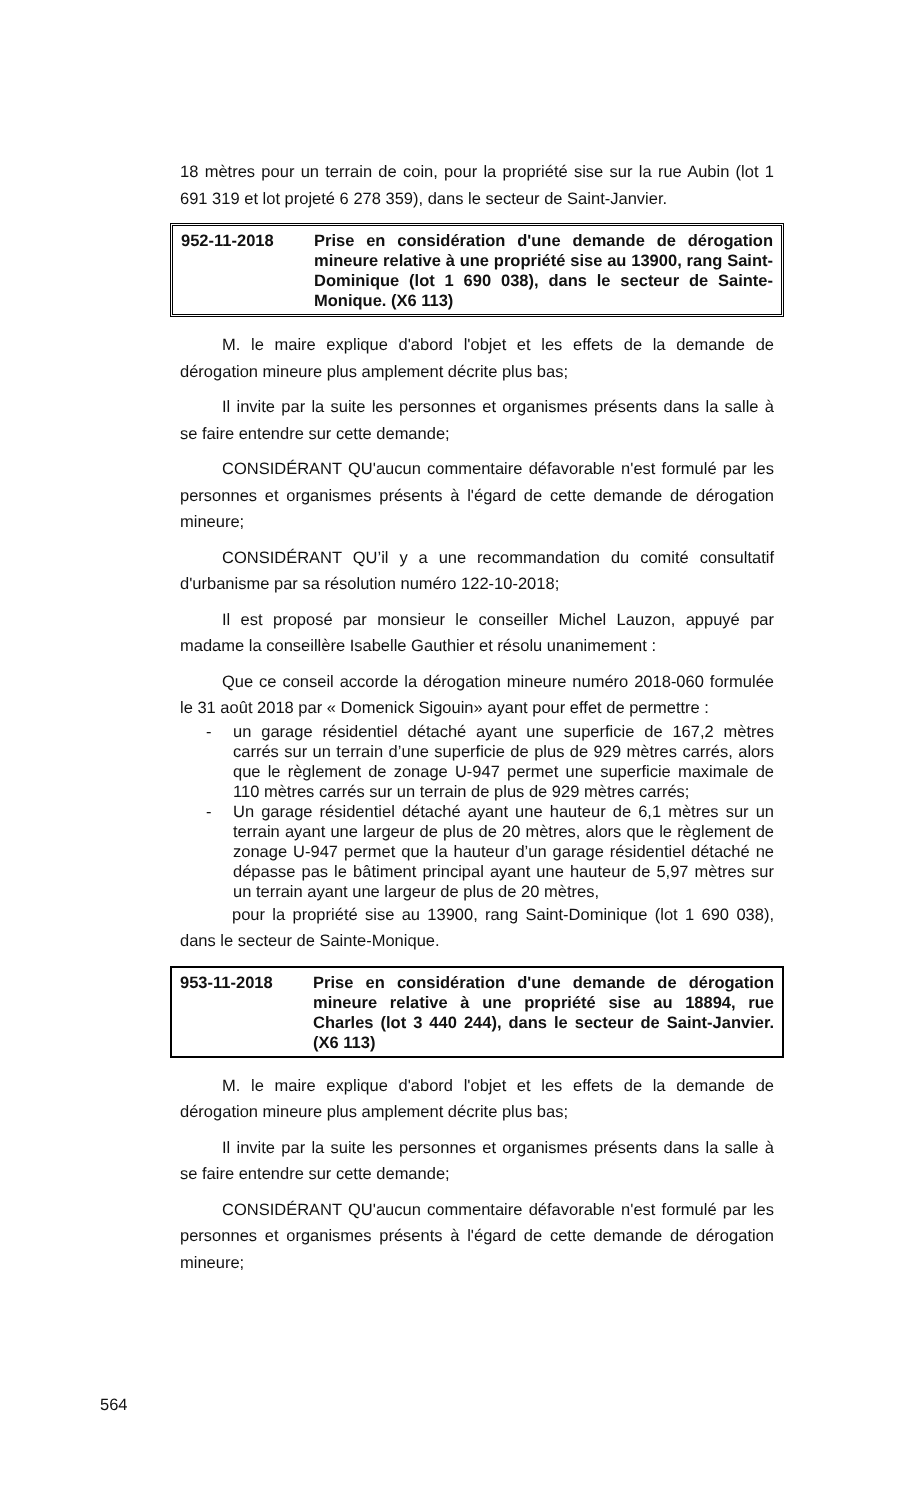18 mètres pour un terrain de coin, pour la propriété sise sur la rue Aubin (lot 1 691 319 et lot projeté 6 278 359), dans le secteur de Saint-Janvier.
952-11-2018 Prise en considération d'une demande de dérogation mineure relative à une propriété sise au 13900, rang Saint-Dominique (lot 1 690 038), dans le secteur de Sainte-Monique. (X6 113)
M. le maire explique d'abord l'objet et les effets de la demande de dérogation mineure plus amplement décrite plus bas;
Il invite par la suite les personnes et organismes présents dans la salle à se faire entendre sur cette demande;
CONSIDÉRANT QU'aucun commentaire défavorable n'est formulé par les personnes et organismes présents à l'égard de cette demande de dérogation mineure;
CONSIDÉRANT QU’il y a une recommandation du comité consultatif d'urbanisme par sa résolution numéro 122-10-2018;
Il est proposé par monsieur le conseiller Michel Lauzon, appuyé par madame la conseillère Isabelle Gauthier et résolu unanimement :
Que ce conseil accorde la dérogation mineure numéro 2018-060 formulée le 31 août 2018 par « Domenick Sigouin» ayant pour effet de permettre :
- un garage résidentiel détaché ayant une superficie de 167,2 mètres carrés sur un terrain d’une superficie de plus de 929 mètres carrés, alors que le règlement de zonage U-947 permet une superficie maximale de 110 mètres carrés sur un terrain de plus de 929 mètres carrés;
- Un garage résidentiel détaché ayant une hauteur de 6,1 mètres sur un terrain ayant une largeur de plus de 20 mètres, alors que le règlement de zonage U-947 permet que la hauteur d’un garage résidentiel détaché ne dépasse pas le bâtiment principal ayant une hauteur de 5,97 mètres sur un terrain ayant une largeur de plus de 20 mètres,
pour la propriété sise au 13900, rang Saint-Dominique (lot 1 690 038), dans le secteur de Sainte-Monique.
953-11-2018 Prise en considération d'une demande de dérogation mineure relative à une propriété sise au 18894, rue Charles (lot 3 440 244), dans le secteur de Saint-Janvier. (X6 113)
M. le maire explique d'abord l'objet et les effets de la demande de dérogation mineure plus amplement décrite plus bas;
Il invite par la suite les personnes et organismes présents dans la salle à se faire entendre sur cette demande;
CONSIDÉRANT QU'aucun commentaire défavorable n'est formulé par les personnes et organismes présents à l'égard de cette demande de dérogation mineure;
564